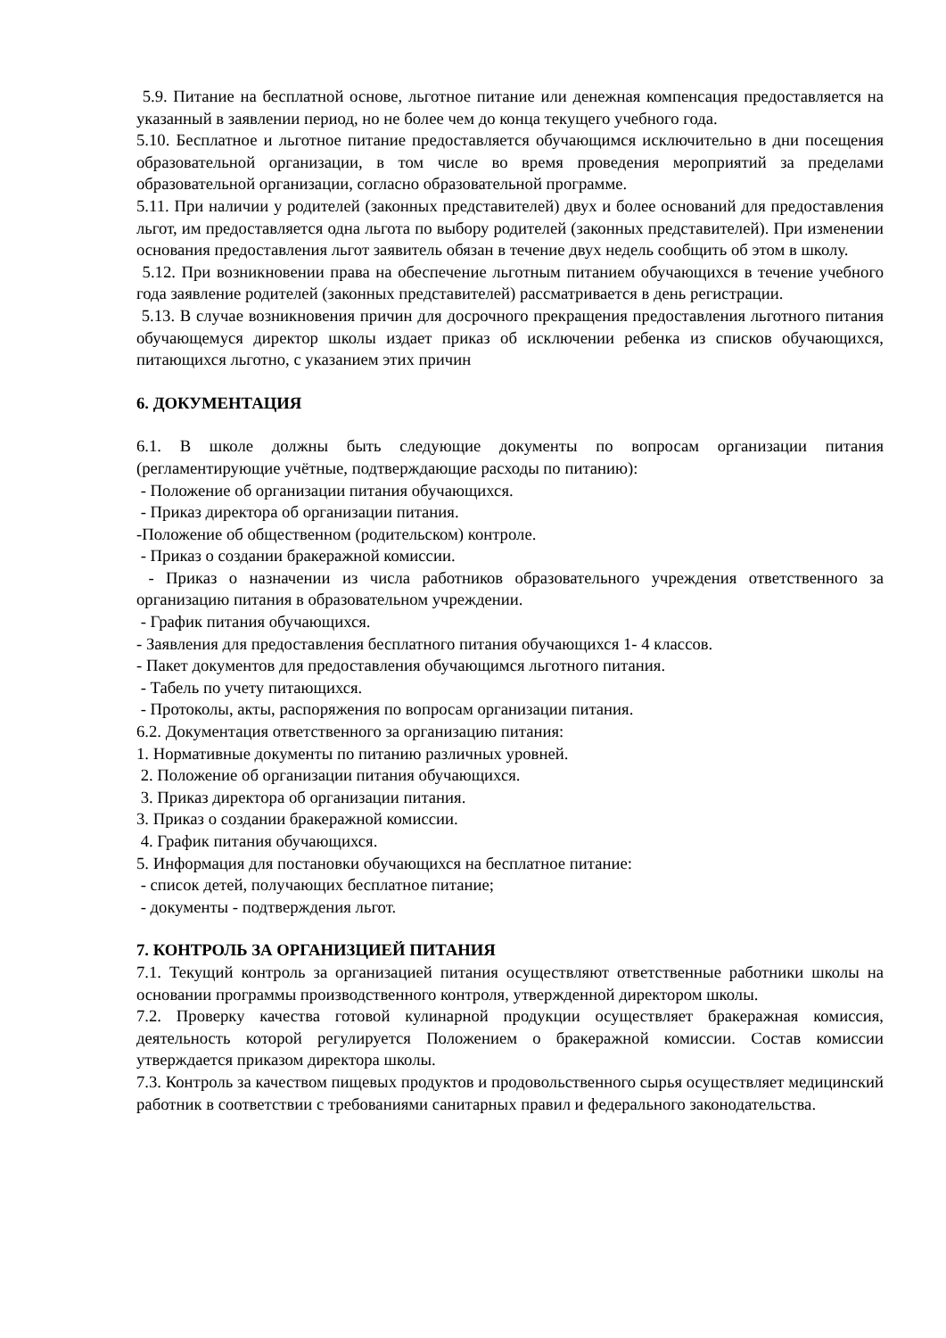5.9. Питание на бесплатной основе, льготное питание или денежная компенсация предоставляется на указанный в заявлении период, но не более чем до конца текущего учебного года.
5.10. Бесплатное и льготное питание предоставляется обучающимся исключительно в дни посещения образовательной организации, в том числе во время проведения мероприятий за пределами образовательной организации, согласно образовательной программе.
5.11. При наличии у родителей (законных представителей) двух и более оснований для предоставления льгот, им предоставляется одна льгота по выбору родителей (законных представителей). При изменении основания предоставления льгот заявитель обязан в течение двух недель сообщить об этом в школу.
5.12. При возникновении права на обеспечение льготным питанием обучающихся в течение учебного года заявление родителей (законных представителей) рассматривается в день регистрации.
5.13. В случае возникновения причин для досрочного прекращения предоставления льготного питания обучающемуся директор школы издает приказ об исключении ребенка из списков обучающихся, питающихся льготно, с указанием этих причин
6. ДОКУМЕНТАЦИЯ
6.1. В школе должны быть следующие документы по вопросам организации питания (регламентирующие учётные, подтверждающие расходы по питанию):
- Положение об организации питания обучающихся.
- Приказ директора об организации питания.
-Положение об общественном (родительском) контроле.
- Приказ о создании бракеражной комиссии.
- Приказ о назначении из числа работников образовательного учреждения ответственного за организацию питания в образовательном учреждении.
- График питания обучающихся.
- Заявления для предоставления бесплатного питания обучающихся 1- 4 классов.
- Пакет документов для предоставления обучающимся льготного питания.
- Табель по учету питающихся.
- Протоколы, акты, распоряжения по вопросам организации питания.
6.2. Документация ответственного за организацию питания:
1. Нормативные документы по питанию различных уровней.
2. Положение об организации питания обучающихся.
3. Приказ директора об организации питания.
3. Приказ о создании бракеражной комиссии.
4. График питания обучающихся.
5. Информация для постановки обучающихся на бесплатное питание:
- список детей, получающих бесплатное питание;
- документы - подтверждения льгот.
7. КОНТРОЛЬ ЗА ОРГАНИЗЦИЕЙ ПИТАНИЯ
7.1. Текущий контроль за организацией питания осуществляют ответственные работники школы на основании программы производственного контроля, утвержденной директором школы.
7.2. Проверку качества готовой кулинарной продукции осуществляет бракеражная комиссия, деятельность которой регулируется Положением о бракеражной комиссии. Состав комиссии утверждается приказом директора школы.
7.3. Контроль за качеством пищевых продуктов и продовольственного сырья осуществляет медицинский работник в соответствии с требованиями санитарных правил и федерального законодательства.